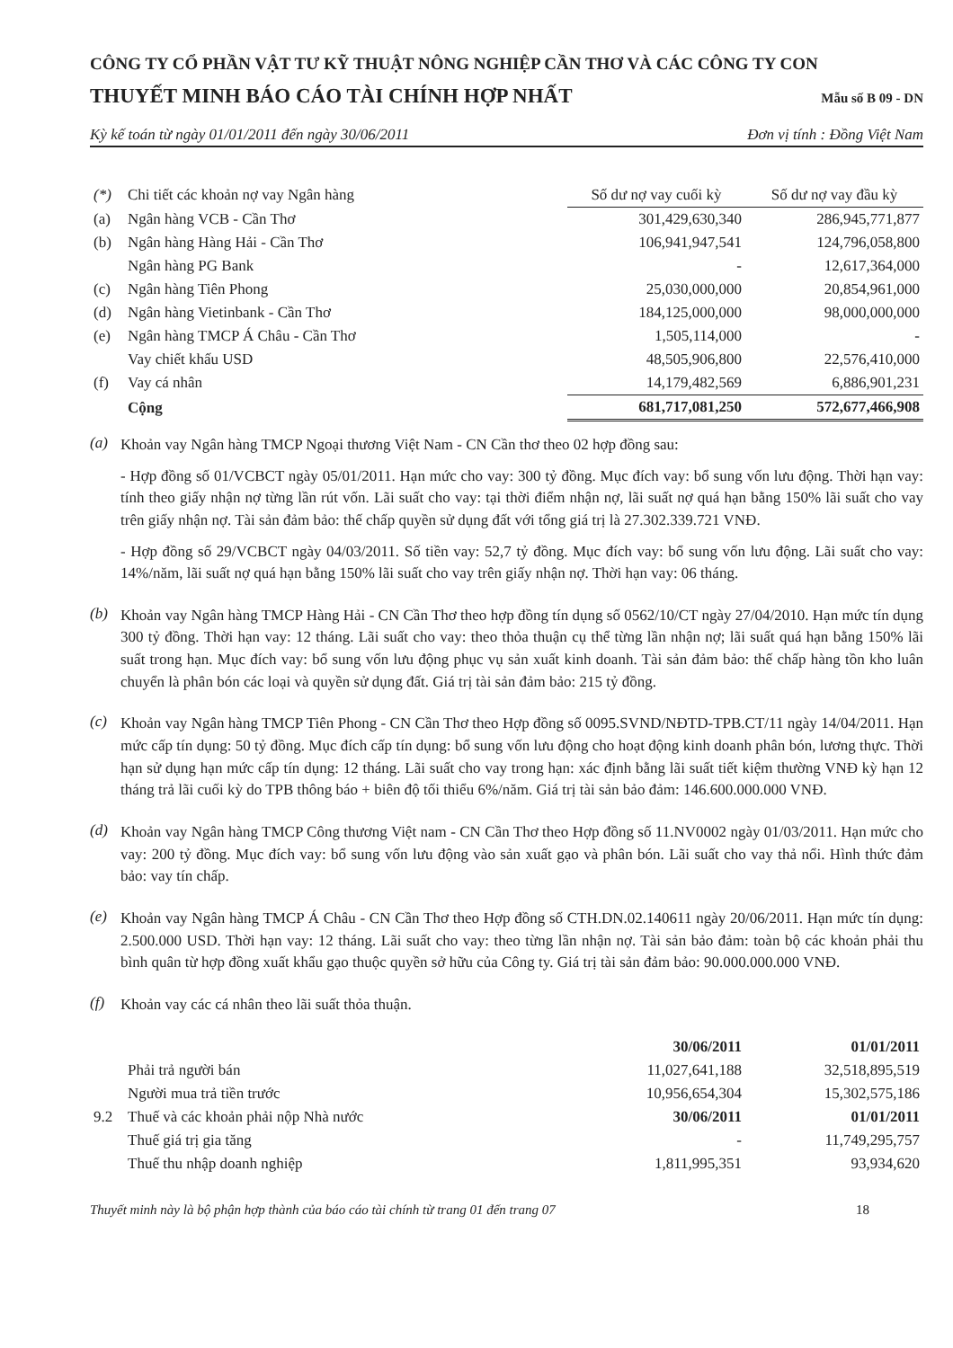CÔNG TY CỔ PHẦN VẬT TƯ KỸ THUẬT NÔNG NGHIỆP CẦN THƠ VÀ CÁC CÔNG TY CON
THUYẾT MINH BÁO CÁO TÀI CHÍNH HỢP NHẤT
Mẫu số B 09 - DN
Kỳ kế toán từ ngày 01/01/2011 đến ngày 30/06/2011 Đơn vị tính : Đồng Việt Nam
| (*) | Chi tiết các khoản nợ vay Ngân hàng | Số dư nợ vay cuối kỳ | Số dư nợ vay đầu kỳ |
| (a) | Ngân hàng VCB - Cần Thơ | 301,429,630,340 | 286,945,771,877 |
| (b) | Ngân hàng Hàng Hải - Cần Thơ | 106,941,947,541 | 124,796,058,800 |
| | Ngân hàng PG Bank | - | 12,617,364,000 |
| (c) | Ngân hàng Tiên Phong | 25,030,000,000 | 20,854,961,000 |
| (d) | Ngân hàng Vietinbank - Cần Thơ | 184,125,000,000 | 98,000,000,000 |
| (e) | Ngân hàng TMCP Á Châu - Cần Thơ | 1,505,114,000 | - |
| | Vay chiết khấu USD | 48,505,906,800 | 22,576,410,000 |
| (f) | Vay cá nhân | 14,179,482,569 | 6,886,901,231 |
| | Cộng | 681,717,081,250 | 572,677,466,908 |
(a)
Khoản vay Ngân hàng TMCP Ngoại thương Việt Nam - CN Cần thơ theo 02 hợp đồng sau:
- Hợp đồng số 01/VCBCT ngày 05/01/2011. Hạn mức cho vay: 300 tỷ đồng. Mục đích vay: bổ sung vốn lưu động. Thời hạn vay: tính theo giấy nhận nợ từng lần rút vốn. Lãi suất cho vay: tại thời điểm nhận nợ, lãi suất nợ quá hạn bằng 150% lãi suất cho vay trên giấy nhận nợ. Tài sản đảm bảo: thế chấp quyền sử dụng đất với tổng giá trị là 27.302.339.721 VNĐ.
- Hợp đồng số 29/VCBCT ngày 04/03/2011. Số tiền vay: 52,7 tỷ đồng. Mục đích vay: bổ sung vốn lưu động. Lãi suất cho vay: 14%/năm, lãi suất nợ quá hạn bằng 150% lãi suất cho vay trên giấy nhận nợ. Thời hạn vay: 06 tháng.
(b)
Khoản vay Ngân hàng TMCP Hàng Hải - CN Cần Thơ theo hợp đồng tín dụng số 0562/10/CT ngày 27/04/2010. Hạn mức tín dụng 300 tỷ đồng. Thời hạn vay: 12 tháng. Lãi suất cho vay: theo thỏa thuận cụ thể từng lần nhận nợ; lãi suất quá hạn bằng 150% lãi suất trong hạn. Mục đích vay: bổ sung vốn lưu động phục vụ sản xuất kinh doanh. Tài sản đảm bảo: thế chấp hàng tồn kho luân chuyển là phân bón các loại và quyền sử dụng đất. Giá trị tài sản đảm bảo: 215 tỷ đồng.
(c)
Khoản vay Ngân hàng TMCP Tiên Phong - CN Cần Thơ theo Hợp đồng số 0095.SVND/NĐTD-TPB.CT/11 ngày 14/04/2011. Hạn mức cấp tín dụng: 50 tỷ đồng. Mục đích cấp tín dụng: bổ sung vốn lưu động cho hoạt động kinh doanh phân bón, lương thực. Thời hạn sử dụng hạn mức cấp tín dụng: 12 tháng. Lãi suất cho vay trong hạn: xác định bằng lãi suất tiết kiệm thường VNĐ kỳ hạn 12 tháng trả lãi cuối kỳ do TPB thông báo + biên độ tối thiểu 6%/năm. Giá trị tài sản bảo đảm: 146.600.000.000 VNĐ.
(d)
Khoản vay Ngân hàng TMCP Công thương Việt nam - CN Cần Thơ theo Hợp đồng số 11.NV0002 ngày 01/03/2011. Hạn mức cho vay: 200 tỷ đồng. Mục đích vay: bổ sung vốn lưu động vào sản xuất gạo và phân bón. Lãi suất cho vay thả nổi. Hình thức đảm bảo: vay tín chấp.
(e)
Khoản vay Ngân hàng TMCP Á Châu - CN Cần Thơ theo Hợp đồng số CTH.DN.02.140611 ngày 20/06/2011. Hạn mức tín dụng: 2.500.000 USD. Thời hạn vay: 12 tháng. Lãi suất cho vay: theo từng lần nhận nợ. Tài sản bảo đảm: toàn bộ các khoản phải thu bình quân từ hợp đồng xuất khẩu gạo thuộc quyền sở hữu của Công ty. Giá trị tài sản đảm bảo: 90.000.000.000 VNĐ.
(f)
Khoản vay các cá nhân theo lãi suất thỏa thuận.
| | | 30/06/2011 | 01/01/2011 |
| | Phải trả người bán | 11,027,641,188 | 32,518,895,519 |
| | Người mua trả tiền trước | 10,956,654,304 | 15,302,575,186 |
| 9.2 | Thuế và các khoản phải nộp Nhà nước | 30/06/2011 | 01/01/2011 |
| | Thuế giá trị gia tăng | - | 11,749,295,757 |
| | Thuế thu nhập doanh nghiệp | 1,811,995,351 | 93,934,620 |
Thuyết minh này là bộ phận hợp thành của báo cáo tài chính từ trang 01 đến trang 07 18